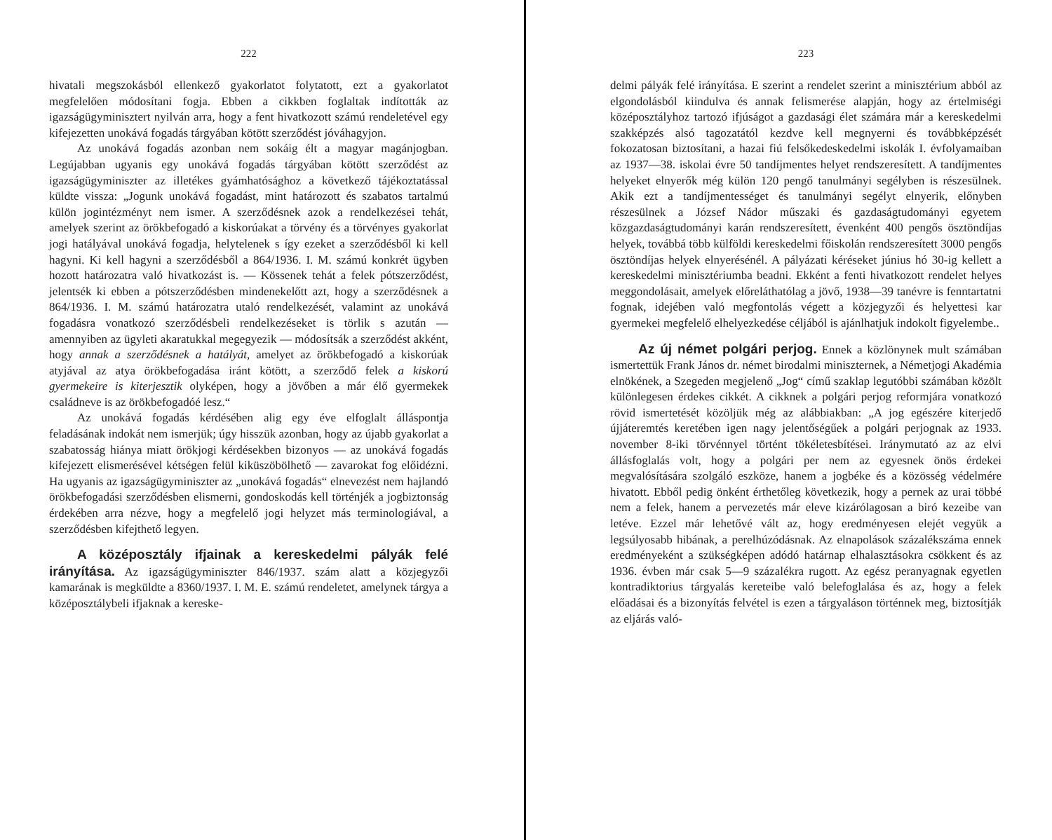222
hivatali megszokásból ellenkező gyakorlatot folytatott, ezt a gyakorlatot megfelelően módosítani fogja. Ebben a cikkben foglaltak indították az igazságügyminisztert nyilván arra, hogy a fent hivatkozott számú rendeletével egy kifejezetten unokává fogadás tárgyában kötött szerződést jóváhagyjon.
Az unokává fogadás azonban nem sokáig élt a magyar magánjogban. Legújabban ugyanis egy unokává fogadás tárgyában kötött szerződést az igazságügyminiszter az illetékes gyámhatósághoz a következő tájékoztatással küldte vissza: „Jogunk unokává fogadást, mint határozott és szabatos tartalmú külön jogintézményt nem ismer. A szerződésnek azok a rendelkezései tehát, amelyek szerint az örökbefogadó a kiskorúakat a törvény és a törvényes gyakorlat jogi hatályával unokává fogadja, helytelenek s így ezeket a szerződésből ki kell hagyni. Ki kell hagyni a szerződésből a 864/1936. I. M. számú konkrét ügyben hozott határozatra való hivatkozást is. — Kössenek tehát a felek pótszerződést, jelentsék ki ebben a pótszerződésben mindenekelőtt azt, hogy a szerződésnek a 864/1936. I. M. számú határozatra utaló rendelkezését, valamint az unokává fogadásra vonatkozó szerződésbeli rendelkezéseket is törlik s azután — amennyiben az ügyleti akaratukkal megegyezik — módosítsák a szerződést akként, hogy annak a szerződésnek a hatályát, amelyet az örökbefogadó a kiskorúak atyjával az atya örökbefogadása iránt kötött, a szerződő felek a kiskorú gyermekeire is kiterjesztik olyképen, hogy a jövőben a már élő gyermekek családneve is az örökbefogadóé lesz.“
Az unokává fogadás kérdésében alig egy éve elfoglalt álláspontja feladásának indokát nem ismerjük; úgy hisszük azonban, hogy az újabb gyakorlat a szabatosság hiánya miatt örökjogi kérdésekben bizonyos — az unokává fogadás kifejezett elismerésével kétségen felül kiküszöbölhető — zavarokat fog előidézni. Ha ugyanis az igazságügyminiszter az „unokává fogadás“ elnevezést nem hajlandó örökbefogadási szerződésben elismerni, gondoskodás kell történjék a jogbiztonság érdekében arra nézve, hogy a megfelelő jogi helyzet más terminologiával, a szerződésben kifejthető legyen.
A középosztály ifjainak a kereskedelmi pályák felé irányítása. Az igazságügyminiszter 846/1937. szám alatt a közjegyzői kamarának is megküldte a 8360/1937. I. M. E. számú rendeletet, amelynek tárgya a középosztálybeli ifjaknak a kereske-
223
delmi pályák felé irányítása. E szerint a rendelet szerint a minisztérium abból az elgondolásból kiindulva és annak felismerése alapján, hogy az értelmiségi középosztályhoz tartozó ifjúságot a gazdasági élet számára már a kereskedelmi szakképzés alsó tagozatától kezdve kell megnyerni és továbbképzését fokozatosan biztosítani, a hazai fiú felsőkedeskedelmi iskolák I. évfolyamaiban az 1937—38. iskolai évre 50 tandíjmentes helyet rendszeresített. A tandíjmentes helyeket elnyerők még külön 120 pengő tanulmányi segélyben is részesülnek. Akik ezt a tandíjmentességet és tanulmányi segélyt elnyerik, előnyben részesülnek a József Nádor műszaki és gazdaságtudományi egyetem közgazdaságtudományi karán rendszeresített, évenként 400 pengős ösztöndíjas helyek, továbbá több külföldi kereskedelmi főiskolán rendszeresített 3000 pengős ösztöndíjas helyek elnyerésénél. A pályázati kéréseket június hó 30-ig kellett a kereskedelmi minisztériumba beadni. Ekként a fenti hivatkozott rendelet helyes meggondolásait, amelyek előreláthatólag a jövő, 1938—39 tanévre is fenntartatni fognak, idejében való megfontolás végett a közjegyzői és helyettesi kar gyermekei megfelelő elhelyezkedése céljából is ajánlhatjuk indokolt figyelembe..
Az új német polgári perjog. Ennek a közlönynek mult számában ismertettük Frank János dr. német birodalmi miniszternek, a Németjogi Akadémia elnökének, a Szegeden megjelenő „Jog“ című szaklap legutóbbi számában közölt különlegesen érdekes cikkét. A cikknek a polgári perjog reformjára vonatkozó rövid ismertetését közöljük még az alábbiakban: „A jog egészére kiterjedő újjáteremtés keretében igen nagy jelentőségűek a polgári perjognak az 1933. november 8-iki törvénnyel történt tökéletesbítései. Iránymutató az az elvi állásfoglalás volt, hogy a polgári per nem az egyesnek önös érdekei megvalósítására szolgáló eszköze, hanem a jogbéke és a közösség védelmére hivatott. Ebből pedig önként érthetőleg következik, hogy a pernek az urai többé nem a felek, hanem a pervezetés már eleve kizárólagosan a biró kezeibe van letéve. Ezzel már lehetővé vált az, hogy eredményesen elejét vegyük a legsúlyosabb hibának, a perelhúzódásnak. Az elnapolások százalékszáma ennek eredményeként a szükségképen adódó határnap elhalasztásokra csökkent és az 1936. évben már csak 5—9 százalékra rugott. Az egész peranyagnak egyetlen kontradiktorius tárgyalás kereteibe való belefoglalása és az, hogy a felek előadásai és a bizonyítás felvétel is ezen a tárgyaláson történnek meg, biztosítják az eljárás való-